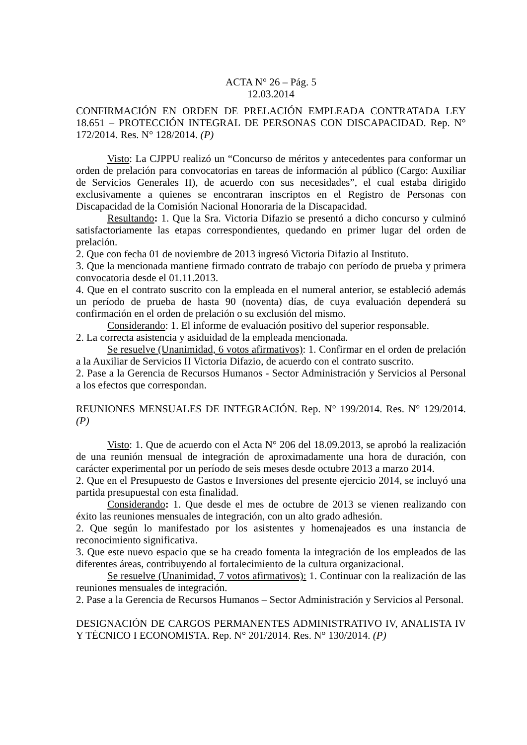ACTA N° 26 – Pág. 5
12.03.2014
CONFIRMACIÓN EN ORDEN DE PRELACIÓN EMPLEADA CONTRATADA LEY 18.651 – PROTECCIÓN INTEGRAL DE PERSONAS CON DISCAPACIDAD. Rep. N° 172/2014. Res. N° 128/2014. (P)
Visto: La CJPPU realizó un “Concurso de méritos y antecedentes para conformar un orden de prelación para convocatorias en tareas de información al público (Cargo: Auxiliar de Servicios Generales II), de acuerdo con sus necesidades”, el cual estaba dirigido exclusivamente a quienes se encontraran inscriptos en el Registro de Personas con Discapacidad de la Comisión Nacional Honoraria de la Discapacidad.
Resultando: 1. Que la Sra. Victoria Difazio se presentó a dicho concurso y culminó satisfactoriamente las etapas correspondientes, quedando en primer lugar del orden de prelación.
2. Que con fecha 01 de noviembre de 2013 ingresó Victoria Difazio al Instituto.
3. Que la mencionada mantiene firmado contrato de trabajo con período de prueba y primera convocatoria desde el 01.11.2013.
4. Que en el contrato suscrito con la empleada en el numeral anterior, se estableció además un período de prueba de hasta 90 (noventa) días, de cuya evaluación dependerá su confirmación en el orden de prelación o su exclusión del mismo.
Considerando: 1. El informe de evaluación positivo del superior responsable.
2. La correcta asistencia y asiduidad de la empleada mencionada.
Se resuelve (Unanimidad, 6 votos afirmativos): 1. Confirmar en el orden de prelación a la Auxiliar de Servicios II Victoria Difazio, de acuerdo con el contrato suscrito.
2. Pase a la Gerencia de Recursos Humanos - Sector Administración y Servicios al Personal a los efectos que correspondan.
REUNIONES MENSUALES DE INTEGRACIÓN. Rep. N° 199/2014. Res. N° 129/2014. (P)
Visto: 1. Que de acuerdo con el Acta N° 206 del 18.09.2013, se aprobó la realización de una reunión mensual de integración de aproximadamente una hora de duración, con carácter experimental por un período de seis meses desde octubre 2013 a marzo 2014.
2. Que en el Presupuesto de Gastos e Inversiones del presente ejercicio 2014, se incluyó una partida presupuestal con esta finalidad.
Considerando: 1. Que desde el mes de octubre de 2013 se vienen realizando con éxito las reuniones mensuales de integración, con un alto grado adhesión.
2. Que según lo manifestado por los asistentes y homenajeados es una instancia de reconocimiento significativa.
3. Que este nuevo espacio que se ha creado fomenta la integración de los empleados de las diferentes áreas, contribuyendo al fortalecimiento de la cultura organizacional.
Se resuelve (Unanimidad, 7 votos afirmativos): 1. Continuar con la realización de las reuniones mensuales de integración.
2. Pase a la Gerencia de Recursos Humanos – Sector Administración y Servicios al Personal.
DESIGNACIÓN DE CARGOS PERMANENTES ADMINISTRATIVO IV, ANALISTA IV Y TÉCNICO I ECONOMISTA. Rep. N° 201/2014. Res. N° 130/2014. (P)